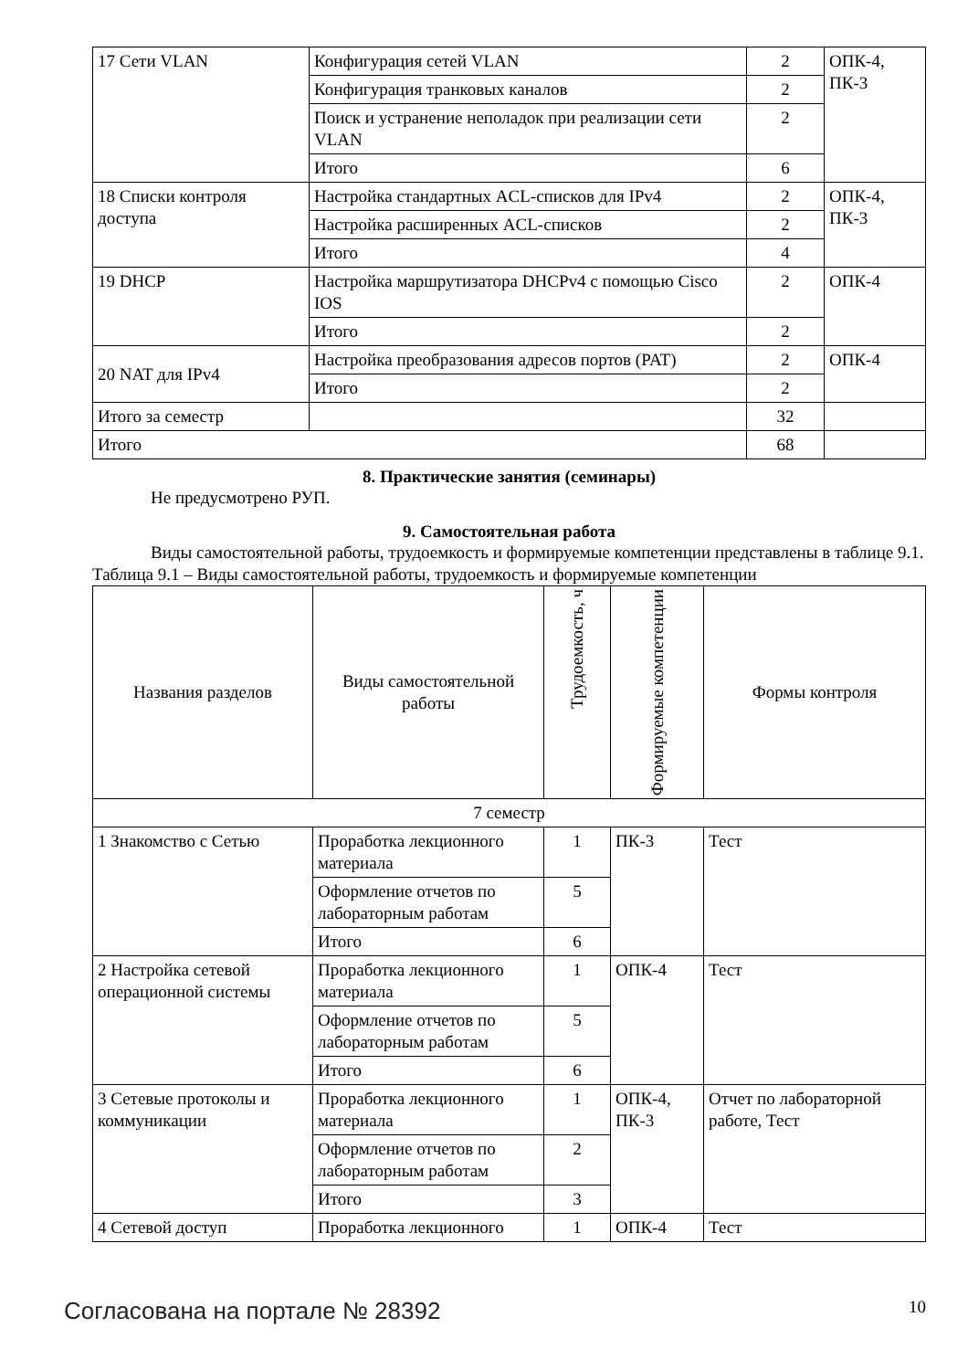| 17 Сети VLAN | Конфигурация сетей VLAN | 2 | ОПК-4, ПК-3 |
| | Конфигурация транковых каналов | 2 | |
| | Поиск и устранение неполадок при реализации сети VLAN | 2 | |
| | Итого | 6 | |
| 18 Списки контроля доступа | Настройка стандартных ACL-списков для IPv4 | 2 | ОПК-4, ПК-3 |
| | Настройка расширенных ACL-списков | 2 | |
| | Итого | 4 | |
| 19 DHCP | Настройка маршрутизатора DHCPv4 с помощью Cisco IOS | 2 | ОПК-4 |
| | Итого | 2 | |
| 20 NAT для IPv4 | Настройка преобразования адресов портов (PAT) | 2 | ОПК-4 |
| | Итого | 2 | |
| Итого за семестр | | 32 | |
| Итого | | 68 | |
8. Практические занятия (семинары)
Не предусмотрено РУП.
9. Самостоятельная работа
Виды самостоятельной работы, трудоемкость и формируемые компетенции представлены в таблице 9.1.
Таблица 9.1 – Виды самостоятельной работы, трудоемкость и формируемые компетенции
| Названия разделов | Виды самостоятельной работы | Трудоемкость, ч | Формируемые компетенции | Формы контроля |
| --- | --- | --- | --- | --- |
| 7 семестр | | | | |
| 1 Знакомство с Сетью | Проработка лекционного материала | 1 | ПК-3 | Тест |
| | Оформление отчетов по лабораторным работам | 5 | | |
| | Итого | 6 | | |
| 2 Настройка сетевой операционной системы | Проработка лекционного материала | 1 | ОПК-4 | Тест |
| | Оформление отчетов по лабораторным работам | 5 | | |
| | Итого | 6 | | |
| 3 Сетевые протоколы и коммуникации | Проработка лекционного материала | 1 | ОПК-4, ПК-3 | Отчет по лабораторной работе, Тест |
| | Оформление отчетов по лабораторным работам | 2 | | |
| | Итого | 3 | | |
| 4 Сетевой доступ | Проработка лекционного | 1 | ОПК-4 | Тест |
Согласована на портале № 28392 10